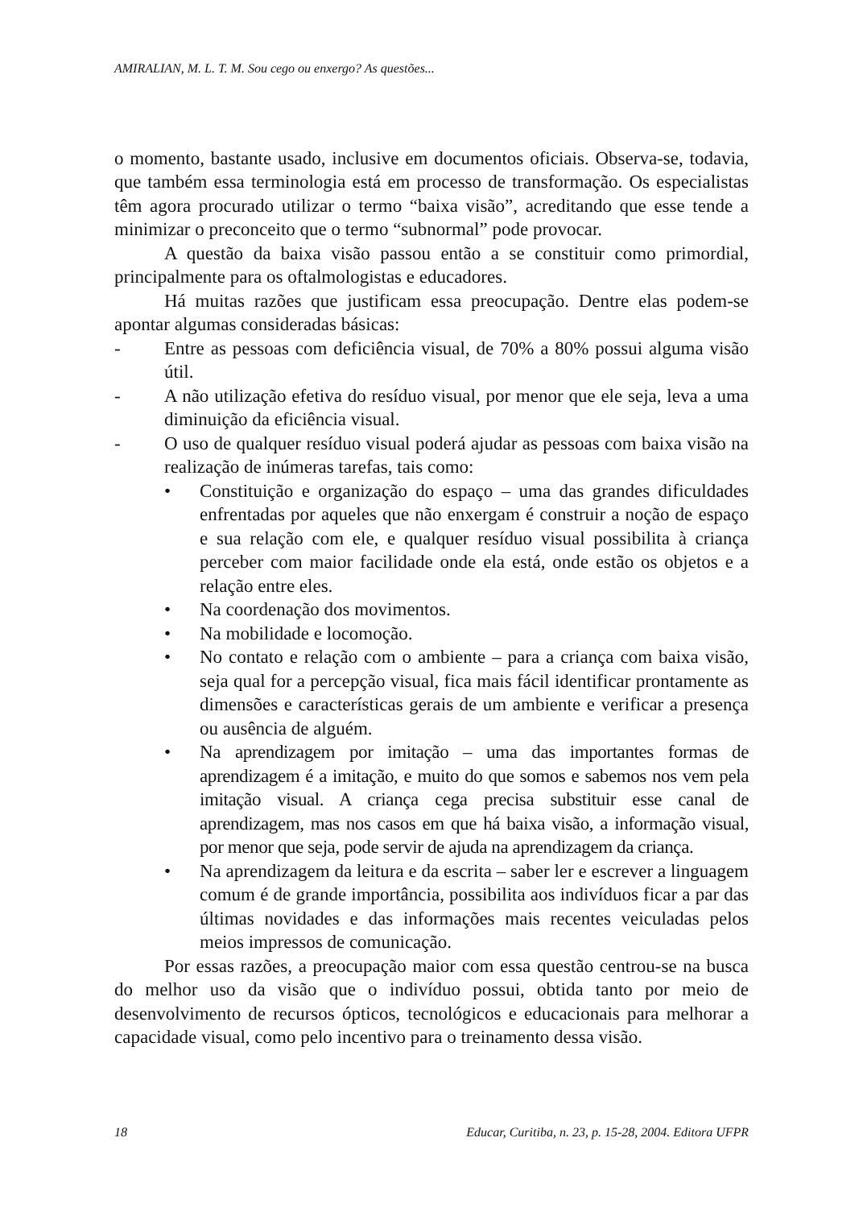AMIRALIAN, M. L. T. M. Sou cego ou enxergo? As questões...
o momento, bastante usado, inclusive em documentos oficiais. Observa-se, todavia, que também essa terminologia está em processo de transformação. Os especialistas têm agora procurado utilizar o termo “baixa visão”, acreditando que esse tende a minimizar o preconceito que o termo “subnormal” pode provocar.
A questão da baixa visão passou então a se constituir como primordial, principalmente para os oftalmologistas e educadores.
Há muitas razões que justificam essa preocupação. Dentre elas podem-se apontar algumas consideradas básicas:
- Entre as pessoas com deficiência visual, de 70% a 80% possui alguma visão útil.
- A não utilização efetiva do resíduo visual, por menor que ele seja, leva a uma diminuição da eficiência visual.
- O uso de qualquer resíduo visual poderá ajudar as pessoas com baixa visão na realização de inúmeras tarefas, tais como:
• Constituição e organização do espaço – uma das grandes dificuldades enfrentadas por aqueles que não enxergam é construir a noção de espaço e sua relação com ele, e qualquer resíduo visual possibilita à criança perceber com maior facilidade onde ela está, onde estão os objetos e a relação entre eles.
• Na coordenação dos movimentos.
• Na mobilidade e locomoção.
• No contato e relação com o ambiente – para a criança com baixa visão, seja qual for a percepção visual, fica mais fácil identificar prontamente as dimensões e características gerais de um ambiente e verificar a presença ou ausência de alguém.
• Na aprendizagem por imitação – uma das importantes formas de aprendizagem é a imitação, e muito do que somos e sabemos nos vem pela imitação visual. A criança cega precisa substituir esse canal de aprendizagem, mas nos casos em que há baixa visão, a informação visual, por menor que seja, pode servir de ajuda na aprendizagem da criança.
• Na aprendizagem da leitura e da escrita – saber ler e escrever a linguagem comum é de grande importância, possibilita aos indivíduos ficar a par das últimas novidades e das informações mais recentes veiculadas pelos meios impressos de comunicação.
Por essas razões, a preocupação maior com essa questão centrou-se na busca do melhor uso da visão que o indivíduo possui, obtida tanto por meio de desenvolvimento de recursos ópticos, tecnológicos e educacionais para melhorar a capacidade visual, como pelo incentivo para o treinamento dessa visão.
18 Educar, Curitiba, n. 23, p. 15-28, 2004. Editora UFPR